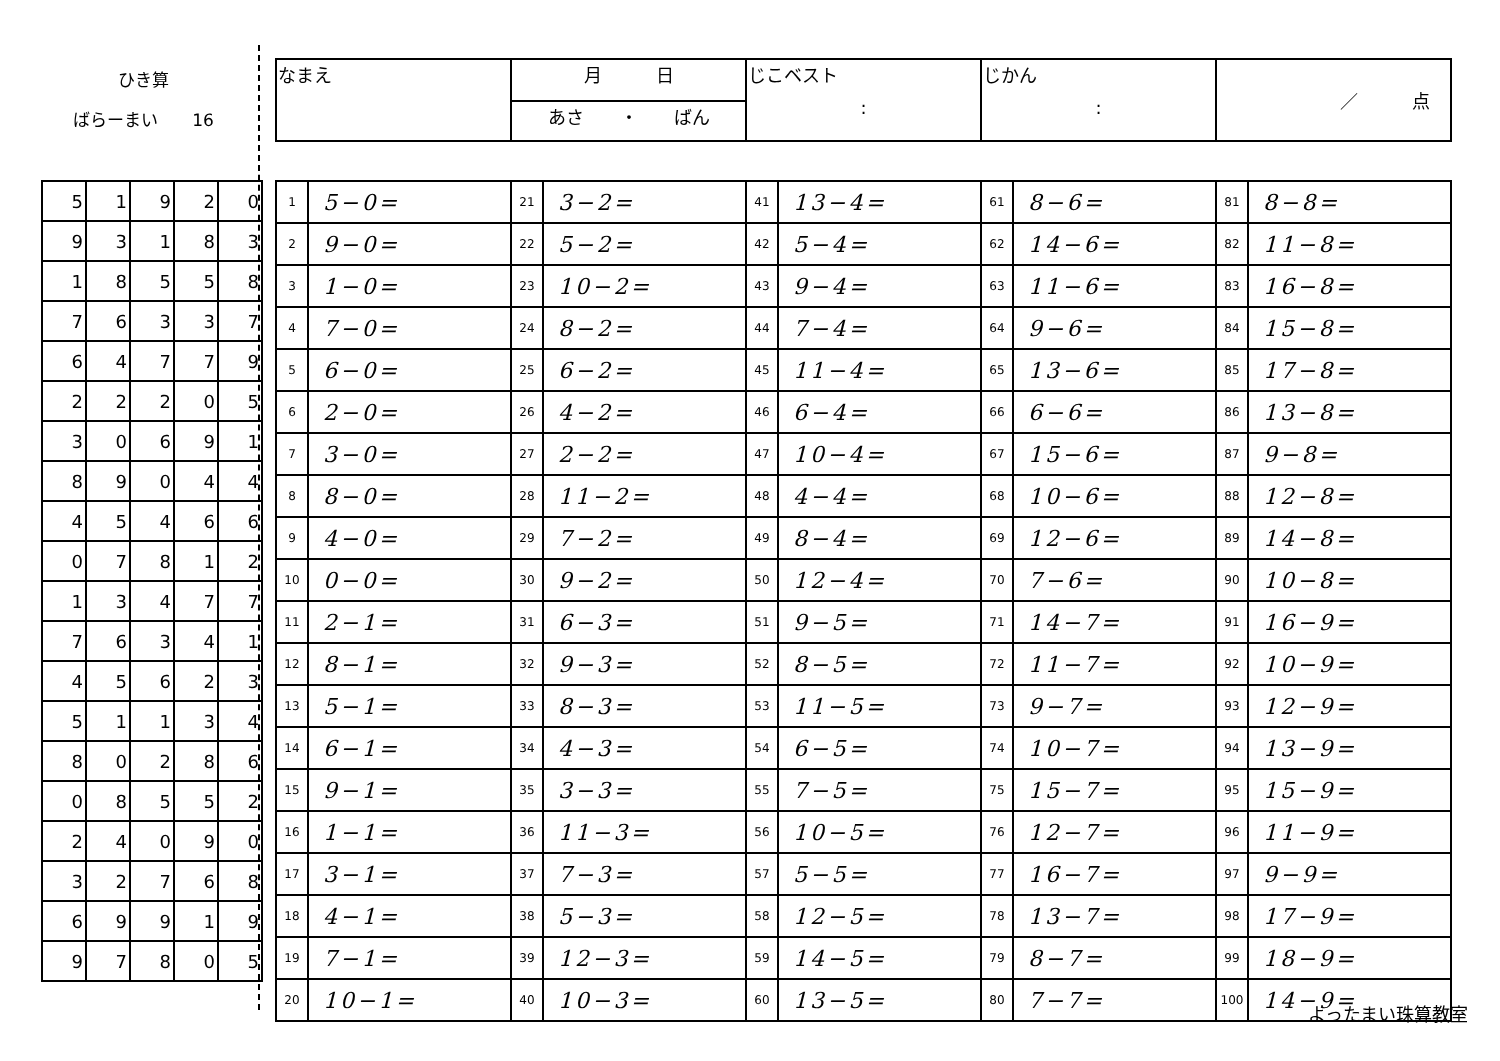ひき算
ばらーまい　　16
| 5 | 1 | 9 | 2 | 0 |
| 9 | 3 | 1 | 8 | 3 |
| 1 | 8 | 5 | 5 | 8 |
| 7 | 6 | 3 | 3 | 7 |
| 6 | 4 | 7 | 7 | 9 |
| 2 | 2 | 2 | 0 | 5 |
| 3 | 0 | 6 | 9 | 1 |
| 8 | 9 | 0 | 4 | 4 |
| 4 | 5 | 4 | 6 | 6 |
| 0 | 7 | 8 | 1 | 2 |
| 1 | 3 | 4 | 7 | 7 |
| 7 | 6 | 3 | 4 | 1 |
| 4 | 5 | 6 | 2 | 3 |
| 5 | 1 | 1 | 3 | 4 |
| 8 | 0 | 2 | 8 | 6 |
| 0 | 8 | 5 | 5 | 2 |
| 2 | 4 | 0 | 9 | 0 |
| 3 | 2 | 7 | 6 | 8 |
| 6 | 9 | 9 | 1 | 9 |
| 9 | 7 | 8 | 0 | 5 |
| なまえ | 月 日 | じこベスト : | じかん : | ／ 点 |
| | あさ ・ ばん | | | |
| 1 | 5−0= | 21 | 3−2= | 41 | 13−4= | 61 | 8−6= | 81 | 8−8= |
| 2 | 9−0= | 22 | 5−2= | 42 | 5−4= | 62 | 14−6= | 82 | 11−8= |
| 3 | 1−0= | 23 | 10−2= | 43 | 9−4= | 63 | 11−6= | 83 | 16−8= |
| 4 | 7−0= | 24 | 8−2= | 44 | 7−4= | 64 | 9−6= | 84 | 15−8= |
| 5 | 6−0= | 25 | 6−2= | 45 | 11−4= | 65 | 13−6= | 85 | 17−8= |
| 6 | 2−0= | 26 | 4−2= | 46 | 6−4= | 66 | 6−6= | 86 | 13−8= |
| 7 | 3−0= | 27 | 2−2= | 47 | 10−4= | 67 | 15−6= | 87 | 9−8= |
| 8 | 8−0= | 28 | 11−2= | 48 | 4−4= | 68 | 10−6= | 88 | 12−8= |
| 9 | 4−0= | 29 | 7−2= | 49 | 8−4= | 69 | 12−6= | 89 | 14−8= |
| 10 | 0−0= | 30 | 9−2= | 50 | 12−4= | 70 | 7−6= | 90 | 10−8= |
| 11 | 2−1= | 31 | 6−3= | 51 | 9−5= | 71 | 14−7= | 91 | 16−9= |
| 12 | 8−1= | 32 | 9−3= | 52 | 8−5= | 72 | 11−7= | 92 | 10−9= |
| 13 | 5−1= | 33 | 8−3= | 53 | 11−5= | 73 | 9−7= | 93 | 12−9= |
| 14 | 6−1= | 34 | 4−3= | 54 | 6−5= | 74 | 10−7= | 94 | 13−9= |
| 15 | 9−1= | 35 | 3−3= | 55 | 7−5= | 75 | 15−7= | 95 | 15−9= |
| 16 | 1−1= | 36 | 11−3= | 56 | 10−5= | 76 | 12−7= | 96 | 11−9= |
| 17 | 3−1= | 37 | 7−3= | 57 | 5−5= | 77 | 16−7= | 97 | 9−9= |
| 18 | 4−1= | 38 | 5−3= | 58 | 12−5= | 78 | 13−7= | 98 | 17−9= |
| 19 | 7−1= | 39 | 12−3= | 59 | 14−5= | 79 | 8−7= | 99 | 18−9= |
| 20 | 10−1= | 40 | 10−3= | 60 | 13−5= | 80 | 7−7= | 100 | 14−9= |
よったまい珠算教室